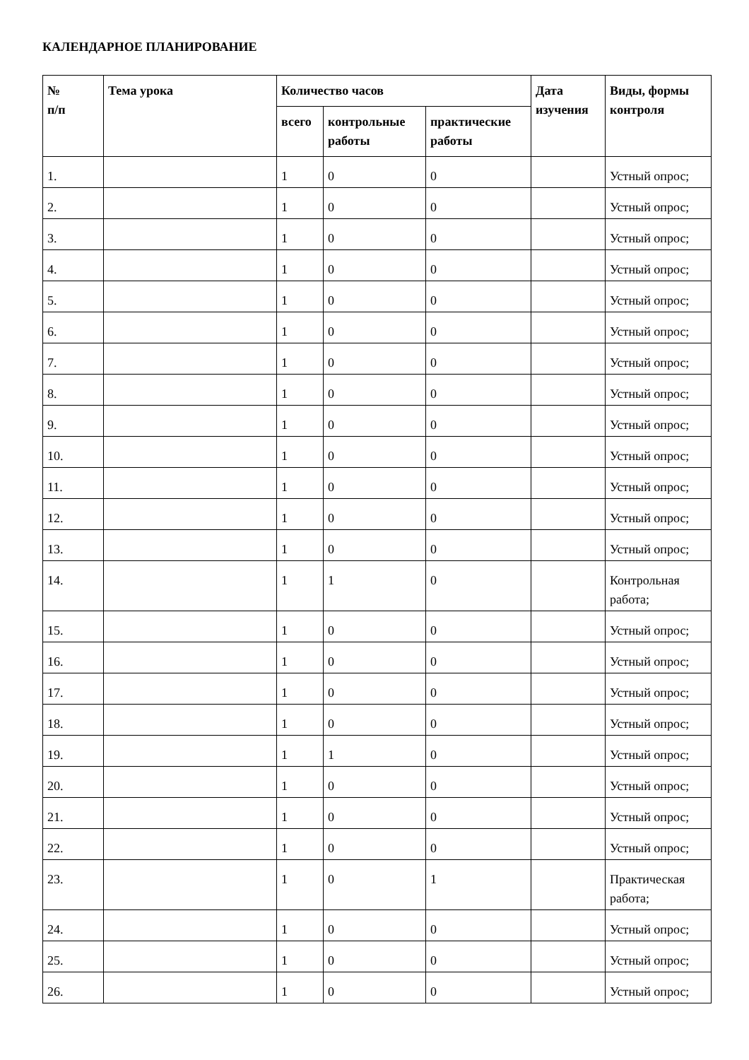КАЛЕНДАРНОЕ ПЛАНИРОВАНИЕ
| № п/п | Тема урока | Количество часов | | | Дата изучения | Виды, формы контроля |
| --- | --- | --- | --- | --- | --- | --- |
| | | всего | контрольные работы | практические работы | | |
| 1. | | 1 | 0 | 0 | | Устный опрос; |
| 2. | | 1 | 0 | 0 | | Устный опрос; |
| 3. | | 1 | 0 | 0 | | Устный опрос; |
| 4. | | 1 | 0 | 0 | | Устный опрос; |
| 5. | | 1 | 0 | 0 | | Устный опрос; |
| 6. | | 1 | 0 | 0 | | Устный опрос; |
| 7. | | 1 | 0 | 0 | | Устный опрос; |
| 8. | | 1 | 0 | 0 | | Устный опрос; |
| 9. | | 1 | 0 | 0 | | Устный опрос; |
| 10. | | 1 | 0 | 0 | | Устный опрос; |
| 11. | | 1 | 0 | 0 | | Устный опрос; |
| 12. | | 1 | 0 | 0 | | Устный опрос; |
| 13. | | 1 | 0 | 0 | | Устный опрос; |
| 14. | | 1 | 1 | 0 | | Контрольная работа; |
| 15. | | 1 | 0 | 0 | | Устный опрос; |
| 16. | | 1 | 0 | 0 | | Устный опрос; |
| 17. | | 1 | 0 | 0 | | Устный опрос; |
| 18. | | 1 | 0 | 0 | | Устный опрос; |
| 19. | | 1 | 1 | 0 | | Устный опрос; |
| 20. | | 1 | 0 | 0 | | Устный опрос; |
| 21. | | 1 | 0 | 0 | | Устный опрос; |
| 22. | | 1 | 0 | 0 | | Устный опрос; |
| 23. | | 1 | 0 | 1 | | Практическая работа; |
| 24. | | 1 | 0 | 0 | | Устный опрос; |
| 25. | | 1 | 0 | 0 | | Устный опрос; |
| 26. | | 1 | 0 | 0 | | Устный опрос; |